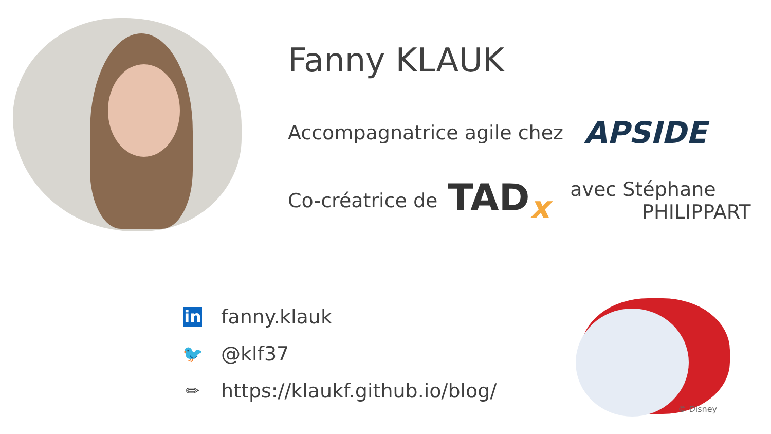Fanny KLAUK
Accompagnatrice agile chez APSIDE
Co-créatrice de TAD<sub>x</sub> avec Stéphane
PHILIPPART
in fanny.klauk
🐦 @klf37
✏ https://klaukf.github.io/blog/
© Disney